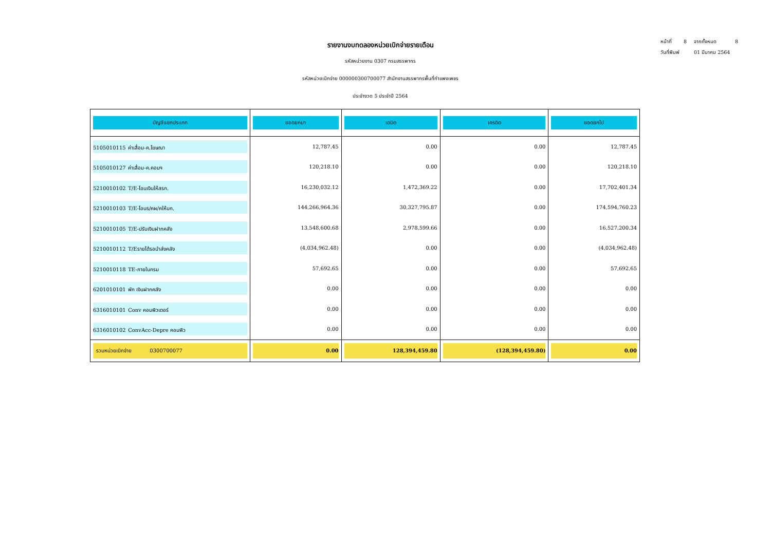หน้าที่ 8 จากทั้งหมด 8
วันที่พิมพ์ 01 มีนาคม 2564
รายงานงบทดลองหน่วยเบิกจ่ายรายเดือน
รหัสหน่วยงาน 0307 กรมสรรพากร
รหัสหน่วยเบิกจ่าย 000000300700077 สำนักงานสรรพากรพื้นที่กำแพงเพชร
ประจำงวด 5 ประจำปี 2564
| บัญชีแยกประเภท | ยอดยกมา | เดบิต | เครดิต | ยอดยกไป |
| --- | --- | --- | --- | --- |
| 5105010115 ค่าเสื่อม-ค.โฆษณา | 12,787.45 | 0.00 | 0.00 | 12,787.45 |
| 5105010127 ค่าเสื่อม-ค.คอมฯ | 120,218.10 | 0.00 | 0.00 | 120,218.10 |
| 5210010102 T/E-โอนเงินให้สรก. | 16,230,032.12 | 1,472,369.22 | 0.00 | 17,702,401.34 |
| 5210010103 T/E-โอนร/คผ/คให้บก. | 144,266,964.36 | 30,327,795.87 | 0.00 | 174,594,760.23 |
| 5210010105 T/E-ปรับเงินฝากคลัง | 13,548,600.68 | 2,978,599.66 | 0.00 | 16,527,200.34 |
| 5210010112 T/Eรายได้รอนำส่งคลัง | (4,034,962.48) | 0.00 | 0.00 | (4,034,962.48) |
| 5210010118 TE-ภายในกรม | 57,692.65 | 0.00 | 0.00 | 57,692.65 |
| 6201010101 พัก เงินฝากคลัง | 0.00 | 0.00 | 0.00 | 0.00 |
| 6316010101 Conv คอมพิวเตอร์ | 0.00 | 0.00 | 0.00 | 0.00 |
| 6316010102 ConvAcc-Depre คอมพิว | 0.00 | 0.00 | 0.00 | 0.00 |
| รวมหน่วยเบิกจ่าย 0300700077 | 0.00 | 128,394,459.80 | (128,394,459.80) | 0.00 |